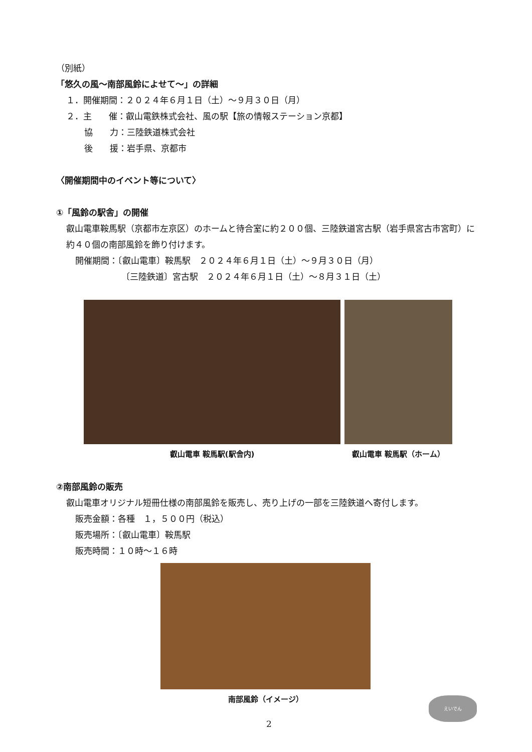（別紙）
「悠久の風～南部風鈴によせて～」の詳細
１．開催期間：２０２４年６月１日（土）～９月３０日（月）
２．主　　催：叡山電鉄株式会社、風の駅【旅の情報ステーション京都】
協　　力：三陸鉄道株式会社
後　　援：岩手県、京都市
〈開催期間中のイベント等について〉
①「風鈴の駅舎」の開催
叡山電車鞍馬駅（京都市左京区）のホームと待合室に約２００個、三陸鉄道宮古駅（岩手県宮古市宮町）に約４０個の南部風鈴を飾り付けます。
開催期間：〔叡山電車〕鞍馬駅　２０２４年６月１日（土）～９月３０日（月）
〔三陸鉄道〕宮古駅　２０２４年６月１日（土）～８月３１日（土）
叡山電車 鞍馬駅(駅舎内) 叡山電車 鞍馬駅（ホーム）
②南部風鈴の販売
叡山電車オリジナル短冊仕様の南部風鈴を販売し、売り上げの一部を三陸鉄道へ寄付します。
販売金額：各種　１，５００円（税込）
販売場所：〔叡山電車〕鞍馬駅
販売時間：１０時～１６時
南部風鈴（イメージ）
2
えいでん